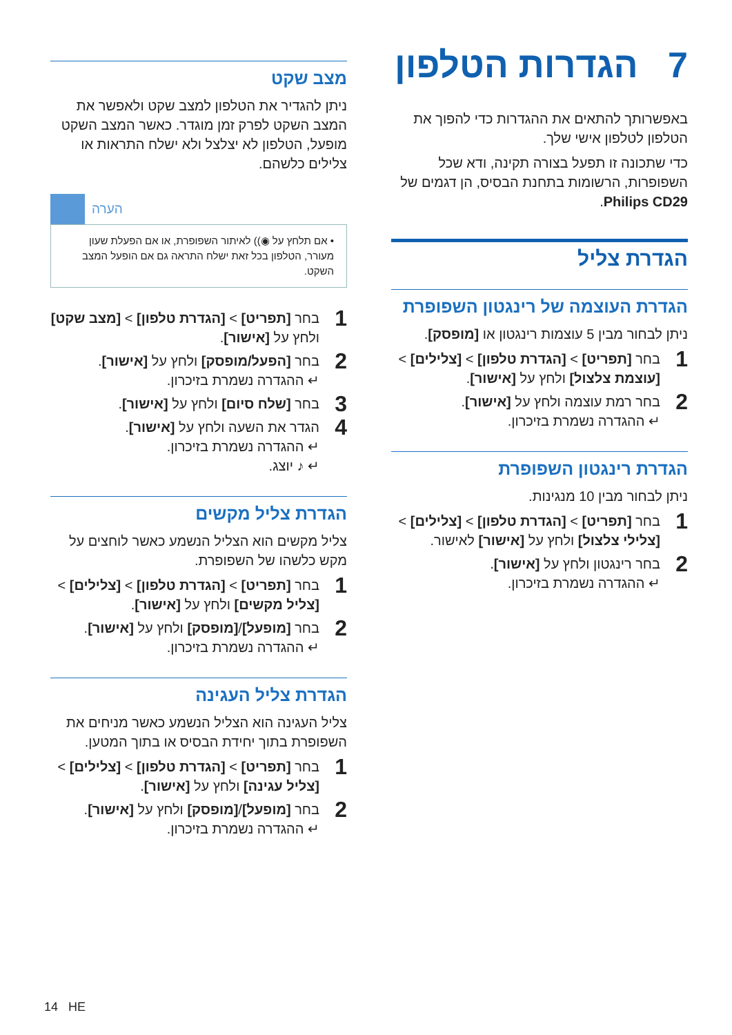7 הגדרות הטלפון
באפשרותך להתאים את ההגדרות כדי להפוך את הטלפון לטלפון אישי שלך.
כדי שתכונה זו תפעל בצורה תקינה, ודא שכל השפופרות, הרשומות בתחנת הבסיס, הן דגמים של Philips CD29.
הגדרת צליל
הגדרת העוצמה של רינגטון השפופרת
ניתן לבחור מבין 5 עוצמות רינגטון או [מופסק].
1
בחר [תפריט] > [הגדרת טלפון] > [צלילים] > [עוצמת צלצול] ולחץ על [אישור].
2
בחר רמת עוצמה ולחץ על [אישור].
↵ ההגדרה נשמרת בזיכרון.
הגדרת רינגטון השפופרת
ניתן לבחור מבין 10 מנגינות.
1
בחר [תפריט] > [הגדרת טלפון] > [צלילים] > [צלילי צלצול] ולחץ על [אישור] לאישור.
2
בחר רינגטון ולחץ על [אישור].
↵ ההגדרה נשמרת בזיכרון.
מצב שקט
ניתן להגדיר את הטלפון למצב שקט ולאפשר את המצב השקט לפרק זמן מוגדר. כאשר המצב השקט מופעל, הטלפון לא יצלצל ולא ישלח התראות או צלילים כלשהם.
הערה
• אם תלחץ על ◉)) לאיתור השפופרת, או אם הפעלת שעון מעורר, הטלפון בכל זאת ישלח התראה גם אם הופעל המצב השקט.
1
בחר [תפריט] > [הגדרת טלפון] > [מצב שקט] ולחץ על [אישור].
2
בחר [הפעל/מופסק] ולחץ על [אישור].
↵ ההגדרה נשמרת בזיכרון.
3
בחר [שלח סיום] ולחץ על [אישור].
4
הגדר את השעה ולחץ על [אישור].
↵ ההגדרה נשמרת בזיכרון.
↵ ♪ יוצג.
הגדרת צליל מקשים
צליל מקשים הוא הצליל הנשמע כאשר לוחצים על מקש כלשהו של השפופרת.
1
בחר [תפריט] > [הגדרת טלפון] > [צלילים] > [צליל מקשים] ולחץ על [אישור].
2
בחר [מופעל]/[מופסק] ולחץ על [אישור].
↵ ההגדרה נשמרת בזיכרון.
הגדרת צליל העגינה
צליל העגינה הוא הצליל הנשמע כאשר מניחים את השפופרת בתוך יחידת הבסיס או בתוך המטען.
1
בחר [תפריט] > [הגדרת טלפון] > [צלילים] > [צליל עגינה] ולחץ על [אישור].
2
בחר [מופעל]/[מופסק] ולחץ על [אישור].
↵ ההגדרה נשמרת בזיכרון.
14 HE